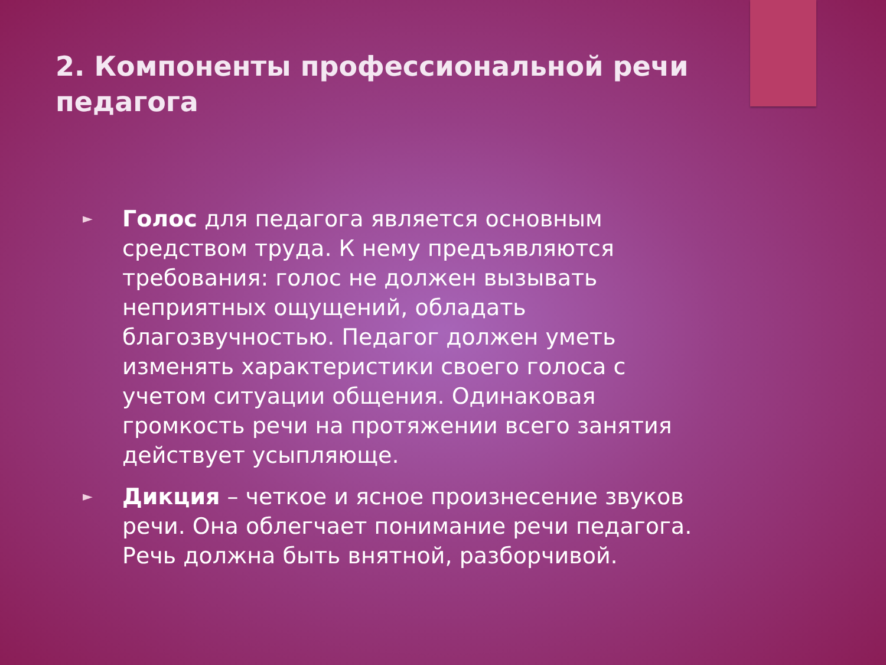2. Компоненты профессиональной речи педагога
► Голос для педагога является основным средством труда. К нему предъявляются требования: голос не должен вызывать неприятных ощущений, обладать благозвучностью. Педагог должен уметь изменять характеристики своего голоса с учетом ситуации общения. Одинаковая громкость речи на протяжении всего занятия действует усыпляюще.
► Дикция – четкое и ясное произнесение звуков речи. Она облегчает понимание речи педагога. Речь должна быть внятной, разборчивой.